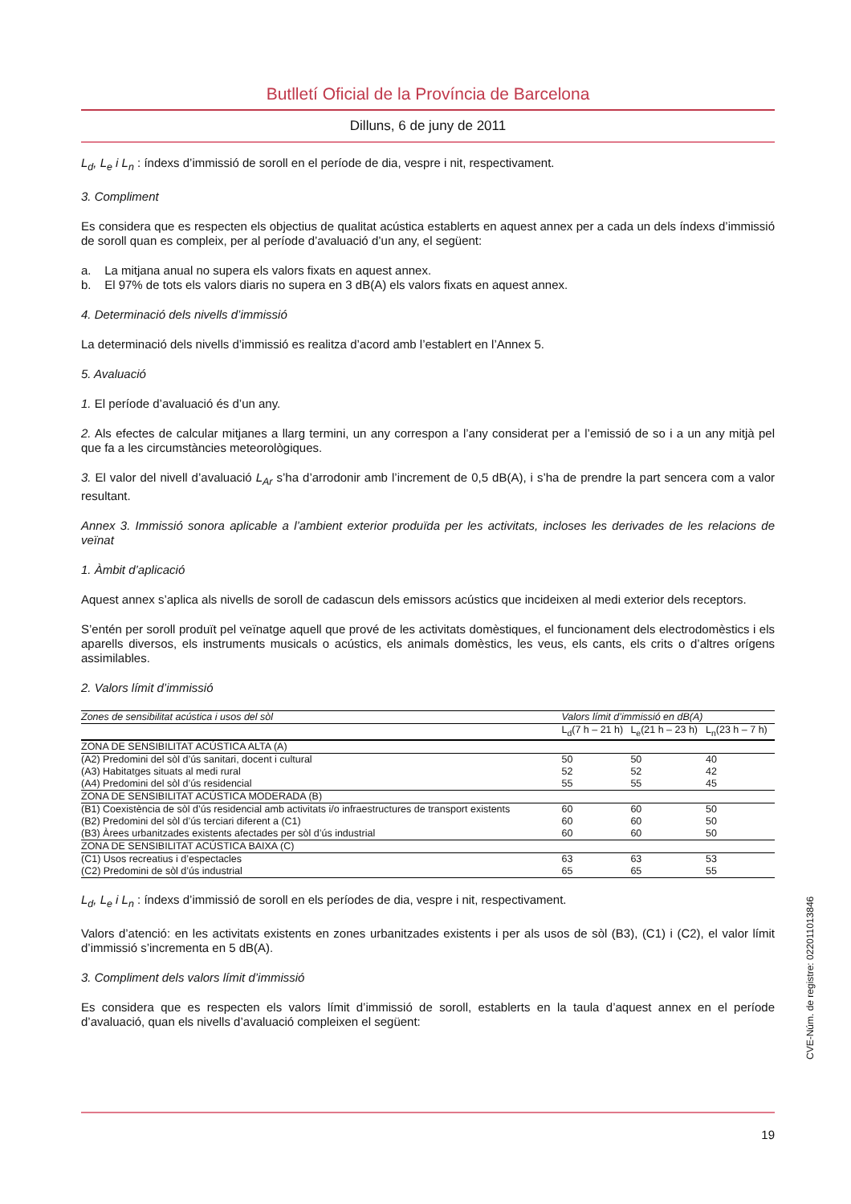Butlletí Oficial de la Província de Barcelona
Dilluns, 6 de juny de 2011
L<sub>d</sub>, L<sub>e</sub> i L<sub>n</sub> : índexs d’immissió de soroll en el període de dia, vespre i nit, respectivament.
3. Compliment
Es considera que es respecten els objectius de qualitat acústica establerts en aquest annex per a cada un dels índexs d’immissió de soroll quan es compleix, per al període d’avaluació d’un any, el següent:
a. La mitjana anual no supera els valors fixats en aquest annex.
b. El 97% de tots els valors diaris no supera en 3 dB(A) els valors fixats en aquest annex.
4. Determinació dels nivells d’immissió
La determinació dels nivells d’immissió es realitza d’acord amb l’establert en l’Annex 5.
5. Avaluació
1. El període d’avaluació és d’un any.
2. Als efectes de calcular mitjanes a llarg termini, un any correspon a l’any considerat per a l’emissió de so i a un any mitjà pel que fa a les circumstàncies meteorològiques.
3. El valor del nivell d’avaluació L<sub>Ar</sub> s’ha d’arrodonir amb l’increment de 0,5 dB(A), i s’ha de prendre la part sencera com a valor resultant.
Annex 3. Immissió sonora aplicable a l’ambient exterior produïda per les activitats, incloses les derivades de les relacions de veïnat
1. Àmbit d’aplicació
Aquest annex s’aplica als nivells de soroll de cadascun dels emissors acústics que incideixen al medi exterior dels receptors.
S’entén per soroll produït pel veïnatge aquell que prové de les activitats domèstiques, el funcionament dels electrodomèstics i els aparells diversos, els instruments musicals o acústics, els animals domèstics, les veus, els cants, els crits o d’altres orígens assimilables.
2. Valors límit d’immissió
| Zones de sensibilitat acústica i usos del sòl | Valors límit d’immissió en dB(A) | | |
| --- | --- | --- | --- |
| | L<sub>d</sub>(7 h – 21 h) | L<sub>e</sub>(21 h – 23 h) | L<sub>n</sub>(23 h – 7 h) |
| ZONA DE SENSIBILITAT ACÚSTICA ALTA (A) | | | |
| (A2) Predomini del sòl d’ús sanitari, docent i cultural | 50 | 50 | 40 |
| (A3) Habitatges situats al medi rural | 52 | 52 | 42 |
| (A4) Predomini del sòl d’ús residencial | 55 | 55 | 45 |
| ZONA DE SENSIBILITAT ACÚSTICA MODERADA (B) | | | |
| (B1) Coexistència de sòl d’ús residencial amb activitats i/o infraestructures de transport existents | 60 | 60 | 50 |
| (B2) Predomini del sòl d’ús terciari diferent a (C1) | 60 | 60 | 50 |
| (B3) Àrees urbanitzades existents afectades per sòl d’ús industrial | 60 | 60 | 50 |
| ZONA DE SENSIBILITAT ACÚSTICA BAIXA (C) | | | |
| (C1) Usos recreatius i d’espectacles | 63 | 63 | 53 |
| (C2) Predomini de sòl d’ús industrial | 65 | 65 | 55 |
L<sub>d</sub>, L<sub>e</sub> i L<sub>n</sub> : índexs d’immissió de soroll en els períodes de dia, vespre i nit, respectivament.
Valors d’atenció: en les activitats existents en zones urbanitzades existents i per als usos de sòl (B3), (C1) i (C2), el valor límit d’immissió s’incrementa en 5 dB(A).
3. Compliment dels valors límit d’immissió
Es considera que es respecten els valors límit d’immissió de soroll, establerts en la taula d’aquest annex en el període d’avaluació, quan els nivells d’avaluació compleixen el següent:
19
CVE-Núm. de registre: 022011013846